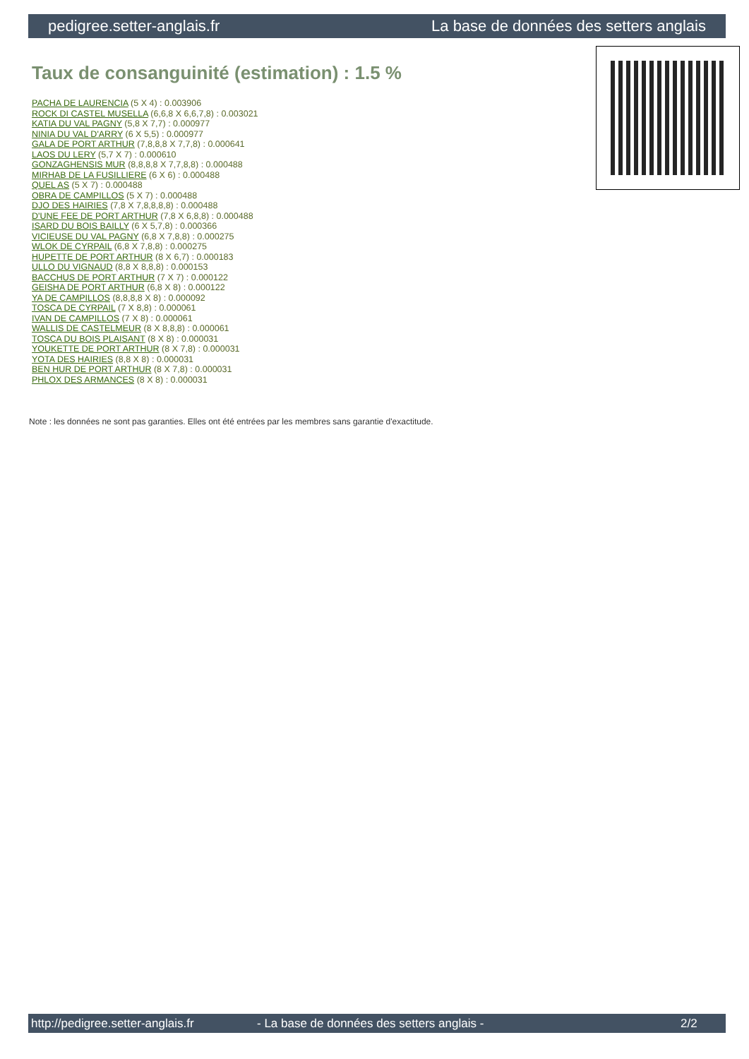pedigree.setter-anglais.fr La base de données des setters anglais
Taux de consanguinité (estimation) : 1.5 %
PACHA DE LAURENCIA (5 X 4) : 0.003906
ROCK DI CASTEL MUSELLA (6,6,8 X 6,6,7,8) : 0.003021
KATIA DU VAL PAGNY (5,8 X 7,7) : 0.000977
NINIA DU VAL D'ARRY (6 X 5,5) : 0.000977
GALA DE PORT ARTHUR (7,8,8,8 X 7,7,8) : 0.000641
LAOS DU LERY (5,7 X 7) : 0.000610
GONZAGHENSIS MUR (8,8,8,8 X 7,7,8,8) : 0.000488
MIRHAB DE LA FUSILLIERE (6 X 6) : 0.000488
QUEL AS (5 X 7) : 0.000488
OBRA DE CAMPILLOS (5 X 7) : 0.000488
DJO DES HAIRIES (7,8 X 7,8,8,8,8) : 0.000488
D'UNE FEE DE PORT ARTHUR (7,8 X 6,8,8) : 0.000488
ISARD DU BOIS BAILLY (6 X 5,7,8) : 0.000366
VICIEUSE DU VAL PAGNY (6,8 X 7,8,8) : 0.000275
WLOK DE CYRPAIL (6,8 X 7,8,8) : 0.000275
HUPETTE DE PORT ARTHUR (8 X 6,7) : 0.000183
ULLO DU VIGNAUD (8,8 X 8,8,8) : 0.000153
BACCHUS DE PORT ARTHUR (7 X 7) : 0.000122
GEISHA DE PORT ARTHUR (6,8 X 8) : 0.000122
YA DE CAMPILLOS (8,8,8,8 X 8) : 0.000092
TOSCA DE CYRPAIL (7 X 8,8) : 0.000061
IVAN DE CAMPILLOS (7 X 8) : 0.000061
WALLIS DE CASTELMEUR (8 X 8,8,8) : 0.000061
TOSCA DU BOIS PLAISANT (8 X 8) : 0.000031
YOUKETTE DE PORT ARTHUR (8 X 7,8) : 0.000031
YOTA DES HAIRIES (8,8 X 8) : 0.000031
BEN HUR DE PORT ARTHUR (8 X 7,8) : 0.000031
PHLOX DES ARMANCES (8 X 8) : 0.000031
Note : les données ne sont pas garanties. Elles ont été entrées par les membres sans garantie d'exactitude.
http://pedigree.setter-anglais.fr - La base de données des setters anglais - 2/2